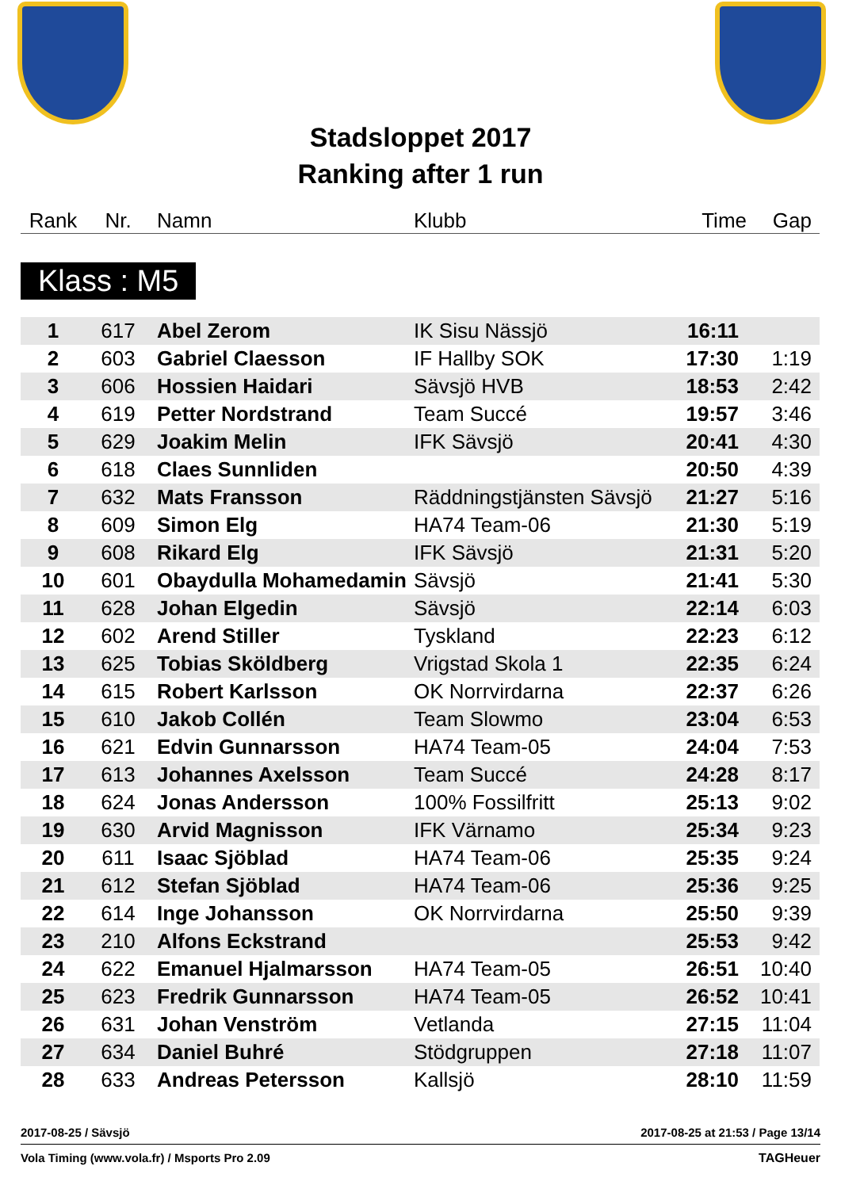Stadsloppet 2017
Ranking after 1 run
| Rank | Nr. | Namn | Klubb | Time | Gap |
Klass : M5
| 1 | 617 | Abel Zerom | IK Sisu Nässjö | 16:11 | |
| 2 | 603 | Gabriel Claesson | IF Hallby SOK | 17:30 | 1:19 |
| 3 | 606 | Hossien Haidari | Sävsjö HVB | 18:53 | 2:42 |
| 4 | 619 | Petter Nordstrand | Team Succé | 19:57 | 3:46 |
| 5 | 629 | Joakim Melin | IFK Sävsjö | 20:41 | 4:30 |
| 6 | 618 | Claes Sunnliden | | 20:50 | 4:39 |
| 7 | 632 | Mats Fransson | Räddningstjänsten Sävsjö | 21:27 | 5:16 |
| 8 | 609 | Simon Elg | HA74 Team-06 | 21:30 | 5:19 |
| 9 | 608 | Rikard Elg | IFK Sävsjö | 21:31 | 5:20 |
| 10 | 601 | Obaydulla Mohamedamin | Sävsjö | 21:41 | 5:30 |
| 11 | 628 | Johan Elgedin | Sävsjö | 22:14 | 6:03 |
| 12 | 602 | Arend Stiller | Tyskland | 22:23 | 6:12 |
| 13 | 625 | Tobias Sköldberg | Vrigstad Skola 1 | 22:35 | 6:24 |
| 14 | 615 | Robert Karlsson | OK Norrvirdarna | 22:37 | 6:26 |
| 15 | 610 | Jakob Collén | Team Slowmo | 23:04 | 6:53 |
| 16 | 621 | Edvin Gunnarsson | HA74 Team-05 | 24:04 | 7:53 |
| 17 | 613 | Johannes Axelsson | Team Succé | 24:28 | 8:17 |
| 18 | 624 | Jonas Andersson | 100% Fossilfritt | 25:13 | 9:02 |
| 19 | 630 | Arvid Magnisson | IFK Värnamo | 25:34 | 9:23 |
| 20 | 611 | Isaac Sjöblad | HA74 Team-06 | 25:35 | 9:24 |
| 21 | 612 | Stefan Sjöblad | HA74 Team-06 | 25:36 | 9:25 |
| 22 | 614 | Inge Johansson | OK Norrvirdarna | 25:50 | 9:39 |
| 23 | 210 | Alfons Eckstrand | | 25:53 | 9:42 |
| 24 | 622 | Emanuel Hjalmarsson | HA74 Team-05 | 26:51 | 10:40 |
| 25 | 623 | Fredrik Gunnarsson | HA74 Team-05 | 26:52 | 10:41 |
| 26 | 631 | Johan Venström | Vetlanda | 27:15 | 11:04 |
| 27 | 634 | Daniel Buhré | Stödgruppen | 27:18 | 11:07 |
| 28 | 633 | Andreas Petersson | Kallsjö | 28:10 | 11:59 |
2017-08-25 / Sävsjö 2017-08-25 at 21:53 / Page 13/14
Vola Timing (www.vola.fr) / Msports Pro 2.09 TAGHeuer